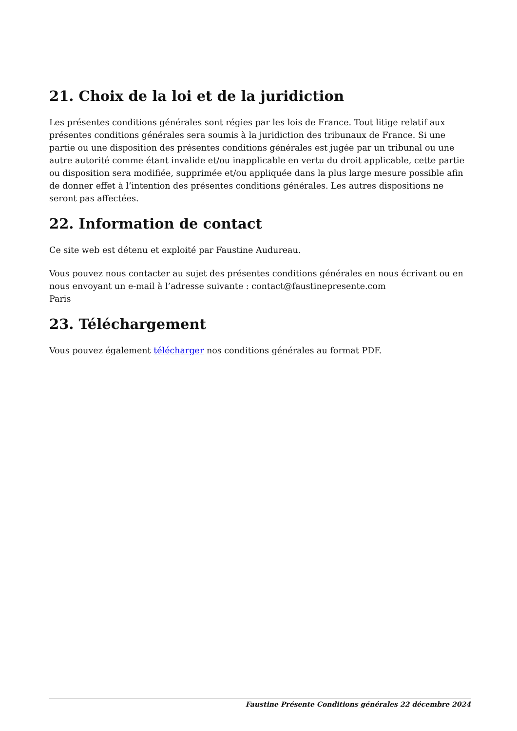21. Choix de la loi et de la juridiction
Les présentes conditions générales sont régies par les lois de France. Tout litige relatif aux présentes conditions générales sera soumis à la juridiction des tribunaux de France. Si une partie ou une disposition des présentes conditions générales est jugée par un tribunal ou une autre autorité comme étant invalide et/ou inapplicable en vertu du droit applicable, cette partie ou disposition sera modifiée, supprimée et/ou appliquée dans la plus large mesure possible afin de donner effet à l’intention des présentes conditions générales. Les autres dispositions ne seront pas affectées.
22. Information de contact
Ce site web est détenu et exploité par Faustine Audureau.
Vous pouvez nous contacter au sujet des présentes conditions générales en nous écrivant ou en nous envoyant un e-mail à l’adresse suivante : contact@faustinepresente.com
Paris
23. Téléchargement
Vous pouvez également télécharger nos conditions générales au format PDF.
Faustine Présente Conditions générales 22 décembre 2024